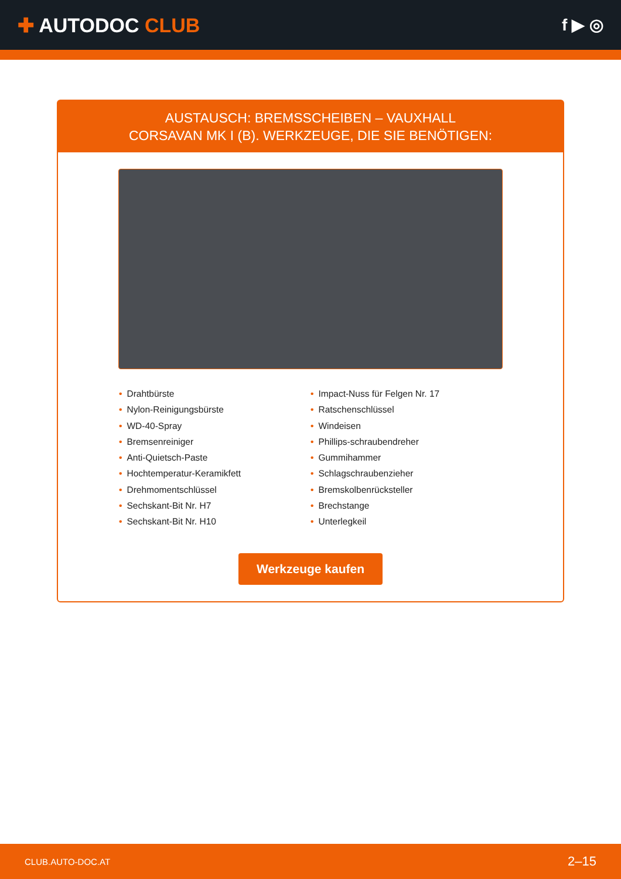✚ AUTODOC CLUB
f ▶ ◎
AUSTAUSCH: BREMSSCHEIBEN – VAUXHALL
CORSAVAN MK I (B). WERKZEUGE, DIE SIE BENÖTIGEN:
• Drahtbürste
• Nylon-Reinigungsbürste
• WD-40-Spray
• Bremsenreiniger
• Anti-Quietsch-Paste
• Hochtemperatur-Keramikfett
• Drehmomentschlüssel
• Sechskant-Bit Nr. H7
• Sechskant-Bit Nr. H10
• Impact-Nuss für Felgen Nr. 17
• Ratschenschlüssel
• Windeisen
• Phillips-schraubendreher
• Gummihammer
• Schlagschraubenzieher
• Bremskolbenrücksteller
• Brechstange
• Unterlegkeil
Werkzeuge kaufen
CLUB.AUTO-DOC.AT 2–15